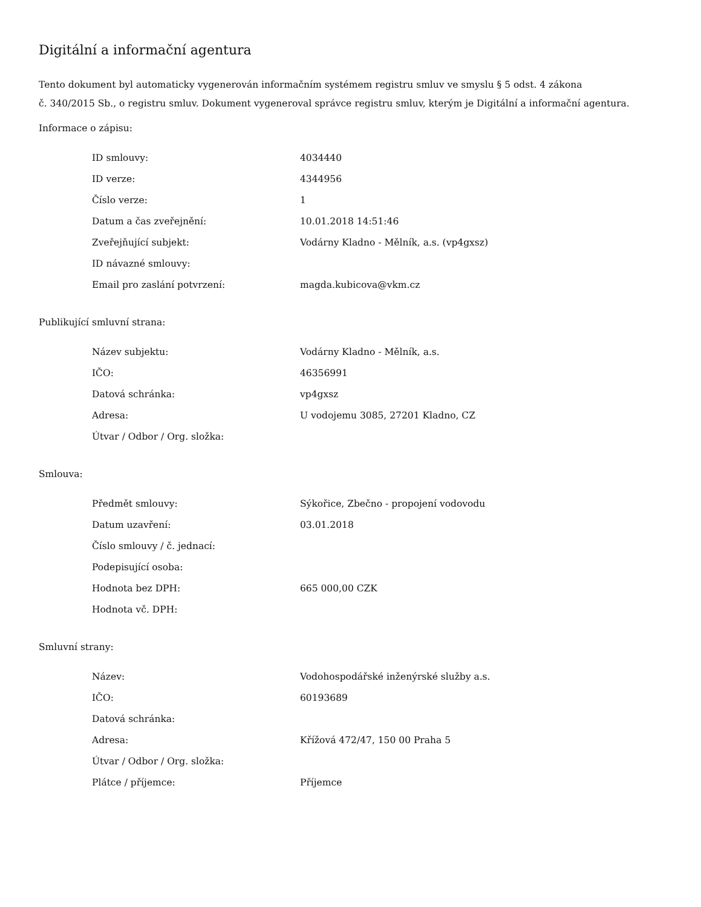Digitální a informační agentura
Tento dokument byl automaticky vygenerován informačním systémem registru smluv ve smyslu § 5 odst. 4 zákona
č. 340/2015 Sb., o registru smluv. Dokument vygeneroval správce registru smluv, kterým je Digitální a informační agentura.
Informace o zápisu:
| ID smlouvy: | 4034440 |
| ID verze: | 4344956 |
| Číslo verze: | 1 |
| Datum a čas zveřejnění: | 10.01.2018 14:51:46 |
| Zveřejňující subjekt: | Vodárny Kladno - Mělník, a.s. (vp4gxsz) |
| ID návazné smlouvy: | |
| Email pro zaslání potvrzení: | magda.kubicova@vkm.cz |
Publikující smluvní strana:
| Název subjektu: | Vodárny Kladno - Mělník, a.s. |
| IČO: | 46356991 |
| Datová schránka: | vp4gxsz |
| Adresa: | U vodojemu 3085, 27201 Kladno, CZ |
| Útvar / Odbor / Org. složka: | |
Smlouva:
| Předmět smlouvy: | Sýkořice, Zbečno - propojení vodovodu |
| Datum uzavření: | 03.01.2018 |
| Číslo smlouvy / č. jednací: | |
| Podepisující osoba: | |
| Hodnota bez DPH: | 665 000,00 CZK |
| Hodnota vč. DPH: | |
Smluvní strany:
| Název: | Vodohospodářské inženýrské služby a.s. |
| IČO: | 60193689 |
| Datová schránka: | |
| Adresa: | Křížová 472/47, 150 00 Praha 5 |
| Útvar / Odbor / Org. složka: | |
| Plátce / příjemce: | Příjemce |